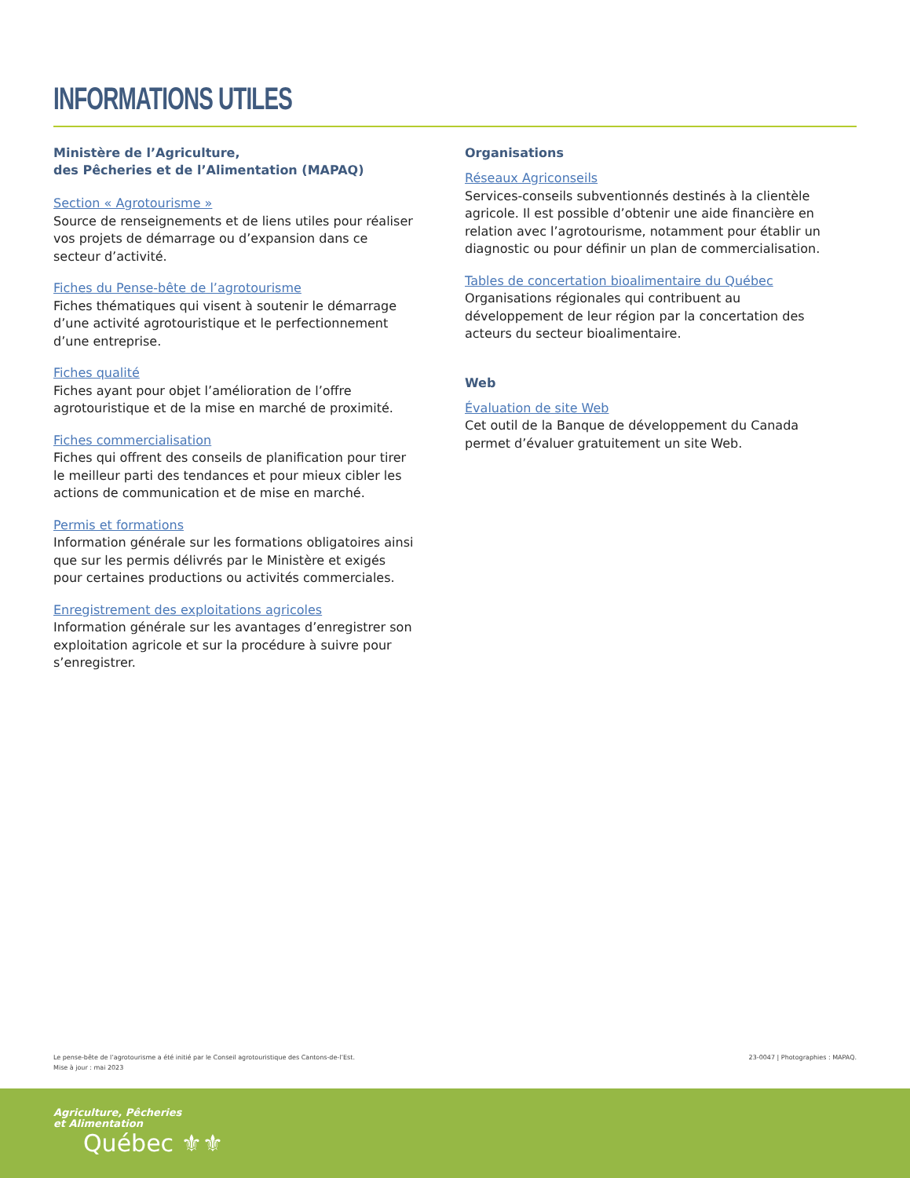INFORMATIONS UTILES
Ministère de l’Agriculture,
des Pêcheries et de l’Alimentation (MAPAQ)
Section « Agrotourisme »
Source de renseignements et de liens utiles pour réaliser vos projets de démarrage ou d’expansion dans ce secteur d’activité.
Fiches du Pense-bête de l’agrotourisme
Fiches thématiques qui visent à soutenir le démarrage d’une activité agrotouristique et le perfectionnement d’une entreprise.
Fiches qualité
Fiches ayant pour objet l’amélioration de l’offre agrotouristique et de la mise en marché de proximité.
Fiches commercialisation
Fiches qui offrent des conseils de planification pour tirer le meilleur parti des tendances et pour mieux cibler les actions de communication et de mise en marché.
Permis et formations
Information générale sur les formations obligatoires ainsi que sur les permis délivrés par le Ministère et exigés pour certaines productions ou activités commerciales.
Enregistrement des exploitations agricoles
Information générale sur les avantages d’enregistrer son exploitation agricole et sur la procédure à suivre pour s’enregistrer.
Organisations
Réseaux Agriconseils
Services-conseils subventionnés destinés à la clientèle agricole. Il est possible d’obtenir une aide financière en relation avec l’agrotourisme, notamment pour établir un diagnostic ou pour définir un plan de commercialisation.
Tables de concertation bioalimentaire du Québec
Organisations régionales qui contribuent au développement de leur région par la concertation des acteurs du secteur bioalimentaire.
Web
Évaluation de site Web
Cet outil de la Banque de développement du Canada permet d’évaluer gratuitement un site Web.
Le pense-bête de l’agrotourisme a été initié par le Conseil agrotouristique des Cantons-de-l’Est.
Mise à jour : mai 2023
23-0047 | Photographies : MAPAQ.
Agriculture, Pêcheries
et Alimentation
Québec ⚜⚜